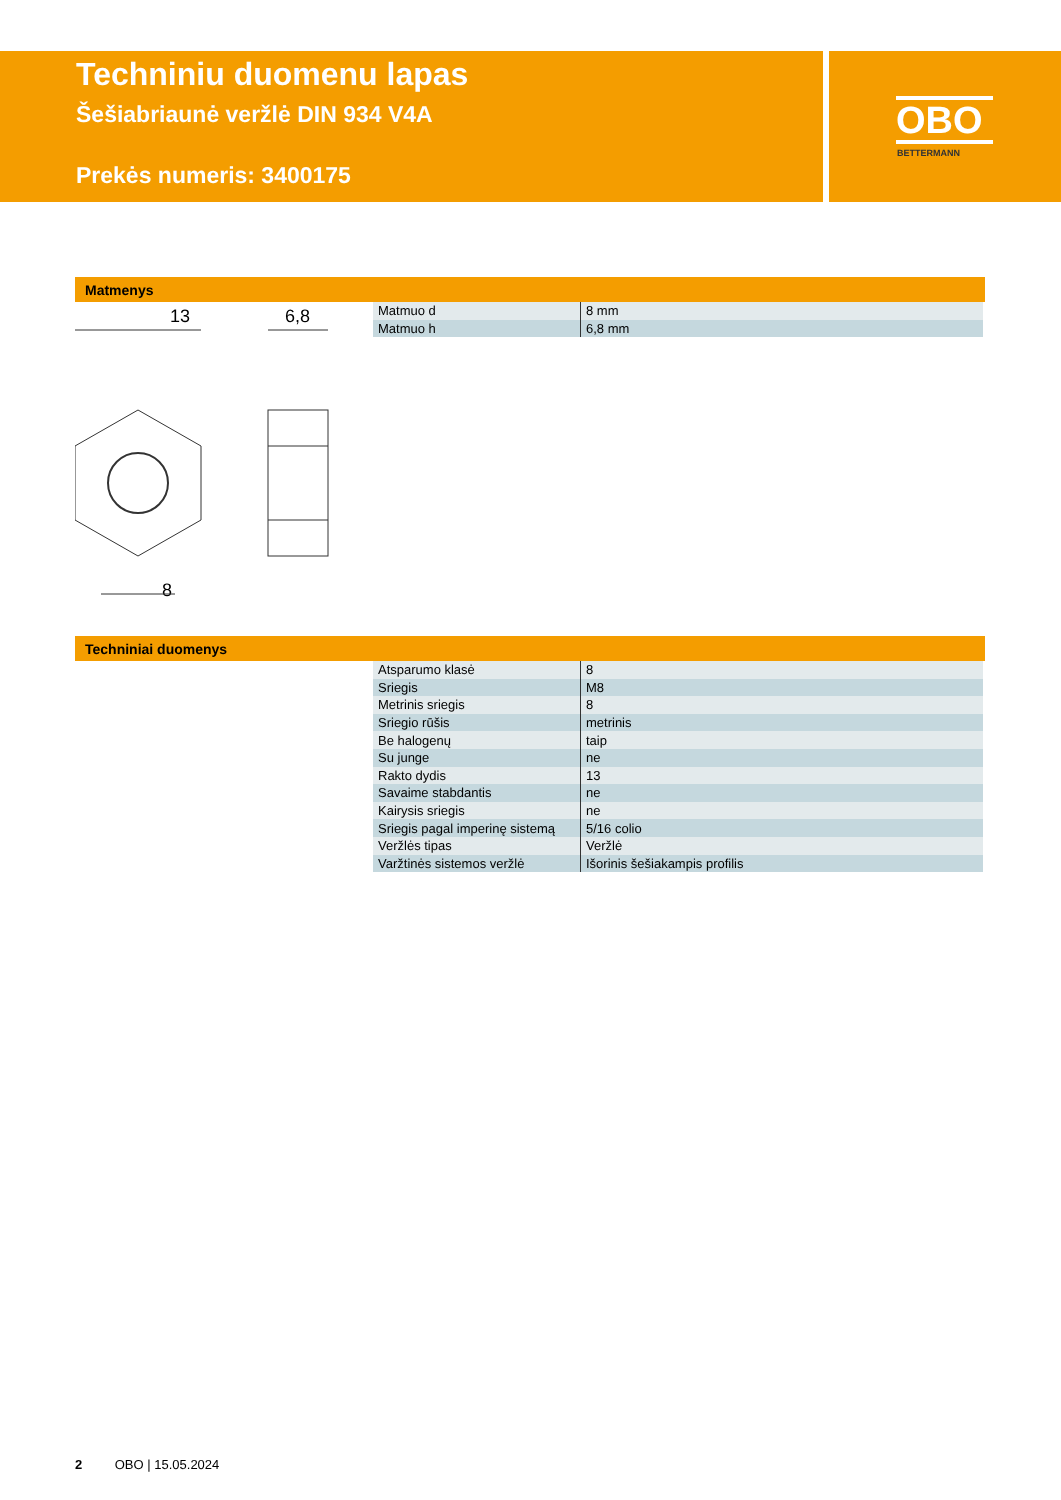Techniniu duomenu lapas
Šešiabriaunė veržlė DIN 934 V4A
Prekės numeris: 3400175
OBO
BETTERMANN
Matmenys
13
6,8
8
| Matmuo d | 8 mm |
| Matmuo h | 6,8 mm |
Techniniai duomenys
| Atsparumo klasė | 8 |
| Sriegis | M8 |
| Metrinis sriegis | 8 |
| Sriegio rūšis | metrinis |
| Be halogenų | taip |
| Su junge | ne |
| Rakto dydis | 13 |
| Savaime stabdantis | ne |
| Kairysis sriegis | ne |
| Sriegis pagal imperinę sistemą | 5/16 colio |
| Veržlės tipas | Veržlė |
| Varžtinės sistemos veržlė | Išorinis šešiakampis profilis |
2 OBO | 15.05.2024